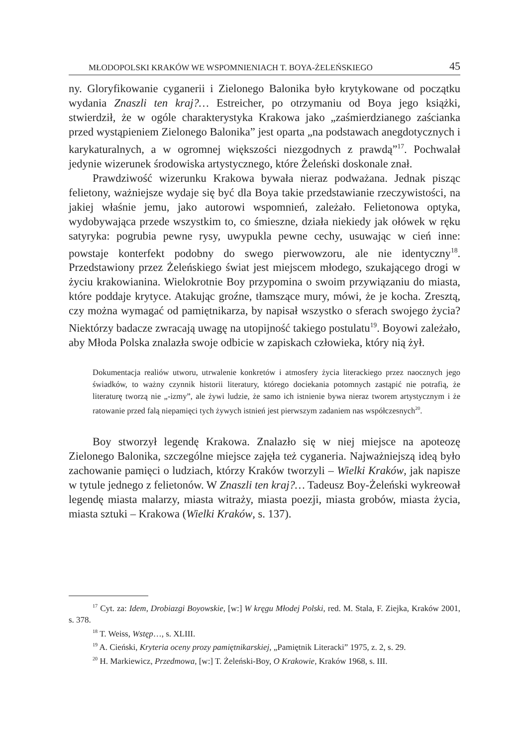MŁODOPOLSKI KRAKÓW WE WSPOMNIENIACH T. BOYA-ŻELEŃSKIEGO 45
ny. Gloryfikowanie cyganerii i Zielonego Balonika było krytykowane od początku wydania Znaszli ten kraj?… Estreicher, po otrzymaniu od Boya jego książki, stwierdził, że w ogóle charakterystyka Krakowa jako „zaśmierdzianego zaścianka przed wystąpieniem Zielonego Balonika” jest oparta „na podstawach anegdotycznych i karykaturalnych, a w ogromnej większości niezgodnych z prawdą”<sup>17</sup>. Pochwalał jedynie wizerunek środowiska artystycznego, które Żeleński doskonale znał.
Prawdziwość wizerunku Krakowa bywała nieraz podważana. Jednak pisząc felietony, ważniejsze wydaje się być dla Boya takie przedstawianie rzeczywistości, na jakiej właśnie jemu, jako autorowi wspomnień, zależało. Felietonowa optyka, wydobywająca przede wszystkim to, co śmieszne, działa niekiedy jak ołówek w ręku satyryka: pogrubia pewne rysy, uwypukla pewne cechy, usuwając w cień inne: powstaje konterfekt podobny do swego pierwowzoru, ale nie identyczny<sup>18</sup>. Przedstawiony przez Żeleńskiego świat jest miejscem młodego, szukającego drogi w życiu krakowianina. Wielokrotnie Boy przypomina o swoim przywiązaniu do miasta, które poddaje krytyce. Atakując groźne, tłamszące mury, mówi, że je kocha. Zresztą, czy można wymagać od pamiętnikarza, by napisał wszystko o sferach swojego życia? Niektórzy badacze zwracają uwagę na utopijność takiego postulatu<sup>19</sup>. Boyowi zależało, aby Młoda Polska znalazła swoje odbicie w zapiskach człowieka, który nią żył.
Dokumentacja realiów utworu, utrwalenie konkretów i atmosfery życia literackiego przez naocznych jego świadków, to ważny czynnik historii literatury, którego dociekania potomnych zastąpić nie potrafią, że literaturę tworzą nie „-izmy”, ale żywi ludzie, że samo ich istnienie bywa nieraz tworem artystycznym i że ratowanie przed falą niepamięci tych żywych istnień jest pierwszym zadaniem nas współczesnych<sup>20</sup>.
Boy stworzył legendę Krakowa. Znalazło się w niej miejsce na apoteozę Zielonego Balonika, szczególne miejsce zajęła też cyganeria. Najważniejszą ideą było zachowanie pamięci o ludziach, którzy Kraków tworzyli – Wielki Kraków, jak napisze w tytule jednego z felietonów. W Znaszli ten kraj?… Tadeusz Boy-Żeleński wykreował legendę miasta malarzy, miasta witraży, miasta poezji, miasta grobów, miasta życia, miasta sztuki – Krakowa (Wielki Kraków, s. 137).
<sup>17</sup> Cyt. za: Idem, Drobiazgi Boyowskie, [w:] W kręgu Młodej Polski, red. M. Stala, F. Ziejka, Kraków 2001, s. 378.
<sup>18</sup> T. Weiss, Wstęp…, s. XLIII.
<sup>19</sup> A. Cieński, Kryteria oceny prozy pamiętnikarskiej, „Pamiętnik Literacki” 1975, z. 2, s. 29.
<sup>20</sup> H. Markiewicz, Przedmowa, [w:] T. Żeleński-Boy, O Krakowie, Kraków 1968, s. III.